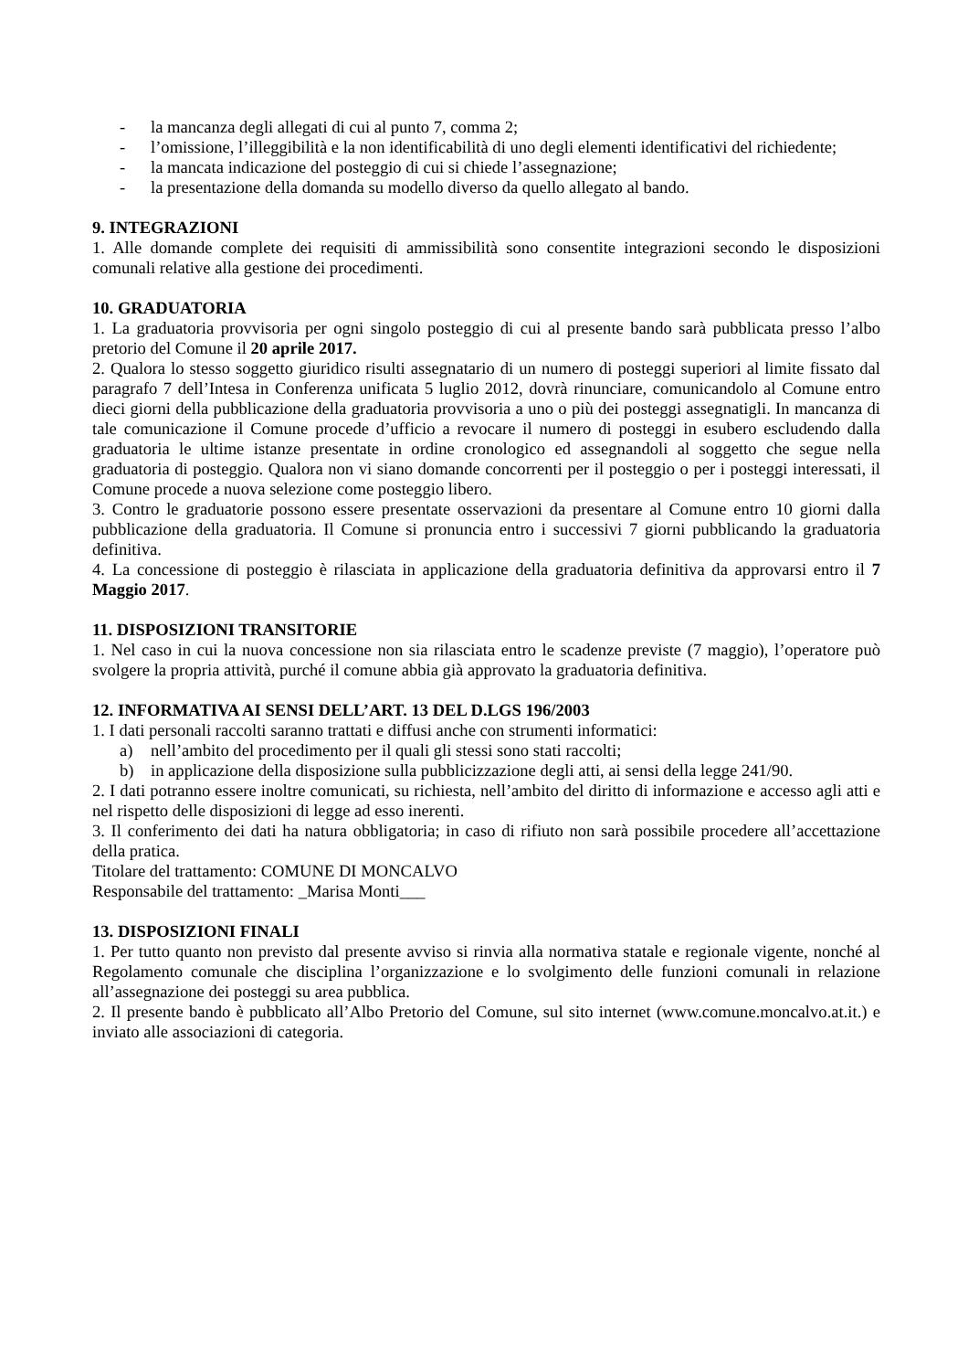- la mancanza degli allegati di cui al punto 7, comma 2;
- l’omissione, l’illeggibilità e la non identificabilità di uno degli elementi identificativi del richiedente;
- la mancata indicazione del posteggio di cui si chiede l’assegnazione;
- la presentazione della domanda su modello diverso da quello allegato al bando.
9. INTEGRAZIONI
1. Alle domande complete dei requisiti di ammissibilità sono consentite integrazioni secondo le disposizioni comunali relative alla gestione dei procedimenti.
10. GRADUATORIA
1. La graduatoria provvisoria per ogni singolo posteggio di cui al presente bando sarà pubblicata presso l’albo pretorio del Comune il 20 aprile 2017.
2. Qualora lo stesso soggetto giuridico risulti assegnatario di un numero di posteggi superiori al limite fissato dal paragrafo 7 dell’Intesa in Conferenza unificata 5 luglio 2012, dovrà rinunciare, comunicandolo al Comune entro dieci giorni della pubblicazione della graduatoria provvisoria a uno o più dei posteggi assegnatigli. In mancanza di tale comunicazione il Comune procede d’ufficio a revocare il numero di posteggi in esubero escludendo dalla graduatoria le ultime istanze presentate in ordine cronologico ed assegnandoli al soggetto che segue nella graduatoria di posteggio. Qualora non vi siano domande concorrenti per il posteggio o per i posteggi interessati, il Comune procede a nuova selezione come posteggio libero.
3. Contro le graduatorie possono essere presentate osservazioni da presentare al Comune entro 10 giorni dalla pubblicazione della graduatoria. Il Comune si pronuncia entro i successivi 7 giorni pubblicando la graduatoria definitiva.
4. La concessione di posteggio è rilasciata in applicazione della graduatoria definitiva da approvarsi entro il 7 Maggio 2017.
11. DISPOSIZIONI TRANSITORIE
1. Nel caso in cui la nuova concessione non sia rilasciata entro le scadenze previste (7 maggio), l’operatore può svolgere la propria attività, purché il comune abbia già approvato la graduatoria definitiva.
12. INFORMATIVA AI SENSI DELL’ART. 13 DEL D.LGS 196/2003
1. I dati personali raccolti saranno trattati e diffusi anche con strumenti informatici:
a) nell’ambito del procedimento per il quali gli stessi sono stati raccolti;
b) in applicazione della disposizione sulla pubblicizzazione degli atti, ai sensi della legge 241/90.
2. I dati potranno essere inoltre comunicati, su richiesta, nell’ambito del diritto di informazione e accesso agli atti e nel rispetto delle disposizioni di legge ad esso inerenti.
3. Il conferimento dei dati ha natura obbligatoria; in caso di rifiuto non sarà possibile procedere all’accettazione della pratica.
Titolare del trattamento: COMUNE DI MONCALVO
Responsabile del trattamento: _Marisa Monti___
13. DISPOSIZIONI FINALI
1. Per tutto quanto non previsto dal presente avviso si rinvia alla normativa statale e regionale vigente, nonché al Regolamento comunale che disciplina l’organizzazione e lo svolgimento delle funzioni comunali in relazione all’assegnazione dei posteggi su area pubblica.
2. Il presente bando è pubblicato all’Albo Pretorio del Comune, sul sito internet (www.comune.moncalvo.at.it.) e inviato alle associazioni di categoria.